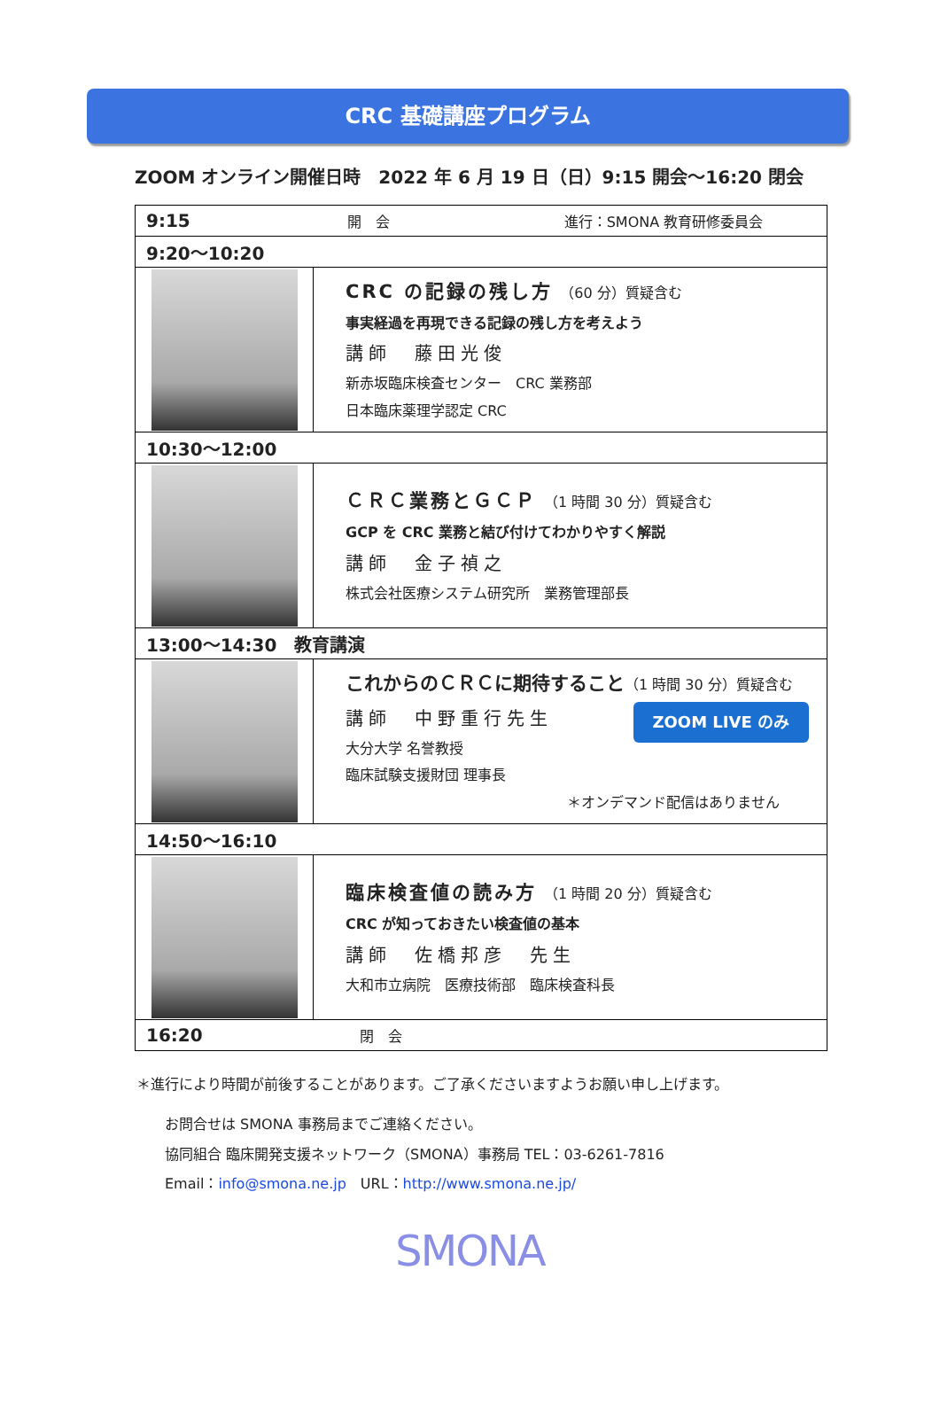CRC 基礎講座プログラム
ZOOM オンライン開催日時　2022 年 6 月 19 日（日）9:15 開会～16:20 閉会
| 9:15 開 会 進行：SMONA 教育研修委員会 | |
| 9:20～10:20 | |
| | CRC の記録の残し方 （60 分）質疑含む 事実経過を再現できる記録の残し方を考えよう 講師 藤田光俊 新赤坂臨床検査センター CRC 業務部 日本臨床薬理学認定 CRC |
| 10:30～12:00 | |
| | ＣＲＣ業務とＧＣＰ （1 時間 30 分）質疑含む GCP を CRC 業務と結び付けてわかりやすく解説 講師 金子禎之 株式会社医療システム研究所 業務管理部長 |
| 13:00～14:30 教育講演 | |
| | これからのＣＲＣに期待すること （1 時間 30 分）質疑含む ZOOM LIVE のみ 講師 中野重行先生 大分大学 名誉教授 臨床試験支援財団 理事長 ＊オンデマンド配信はありません |
| 14:50～16:10 | |
| | 臨床検査値の読み方 （1 時間 20 分）質疑含む CRC が知っておきたい検査値の基本 講師 佐橋邦彦 先生 大和市立病院 医療技術部 臨床検査科長 |
| 16:20 閉 会 | |
＊進行により時間が前後することがあります。ご了承くださいますようお願い申し上げます。
お問合せは SMONA 事務局までご連絡ください。
協同組合 臨床開発支援ネットワーク（SMONA）事務局 TEL：03-6261-7816
Email：info@smona.ne.jp　URL：http://www.smona.ne.jp/
SMONA